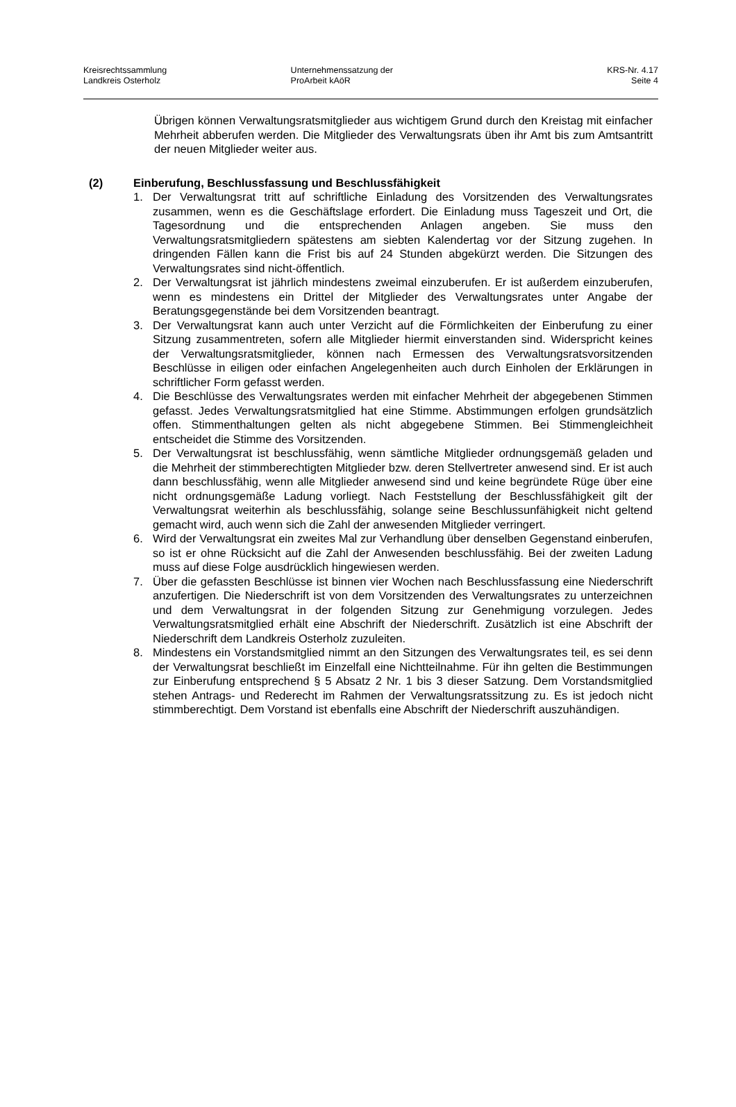Kreisrechtssammlung
Landkreis Osterholz
Unternehmenssatzung der
ProArbeit kAöR
KRS-Nr. 4.17
Seite 4
Übrigen können Verwaltungsratsmitglieder aus wichtigem Grund durch den Kreistag mit einfacher Mehrheit abberufen werden. Die Mitglieder des Verwaltungsrats üben ihr Amt bis zum Amtsantritt der neuen Mitglieder weiter aus.
(2) Einberufung, Beschlussfassung und Beschlussfähigkeit
1. Der Verwaltungsrat tritt auf schriftliche Einladung des Vorsitzenden des Verwaltungsrates zusammen, wenn es die Geschäftslage erfordert. Die Einladung muss Tageszeit und Ort, die Tagesordnung und die entsprechenden Anlagen angeben. Sie muss den Verwaltungsratsmitgliedern spätestens am siebten Kalendertag vor der Sitzung zugehen. In dringenden Fällen kann die Frist bis auf 24 Stunden abgekürzt werden. Die Sitzungen des Verwaltungsrates sind nicht-öffentlich.
2. Der Verwaltungsrat ist jährlich mindestens zweimal einzuberufen. Er ist außerdem einzuberufen, wenn es mindestens ein Drittel der Mitglieder des Verwaltungsrates unter Angabe der Beratungsgegenstände bei dem Vorsitzenden beantragt.
3. Der Verwaltungsrat kann auch unter Verzicht auf die Förmlichkeiten der Einberufung zu einer Sitzung zusammentreten, sofern alle Mitglieder hiermit einverstanden sind. Widerspricht keines der Verwaltungsratsmitglieder, können nach Ermessen des Verwaltungsratsvorsitzenden Beschlüsse in eiligen oder einfachen Angelegenheiten auch durch Einholen der Erklärungen in schriftlicher Form gefasst werden.
4. Die Beschlüsse des Verwaltungsrates werden mit einfacher Mehrheit der abgegebenen Stimmen gefasst. Jedes Verwaltungsratsmitglied hat eine Stimme. Abstimmungen erfolgen grundsätzlich offen. Stimmenthaltungen gelten als nicht abgegebene Stimmen. Bei Stimmengleichheit entscheidet die Stimme des Vorsitzenden.
5. Der Verwaltungsrat ist beschlussfähig, wenn sämtliche Mitglieder ordnungsgemäß geladen und die Mehrheit der stimmberechtigten Mitglieder bzw. deren Stellvertreter anwesend sind. Er ist auch dann beschlussfähig, wenn alle Mitglieder anwesend sind und keine begründete Rüge über eine nicht ordnungsgemäße Ladung vorliegt. Nach Feststellung der Beschlussfähigkeit gilt der Verwaltungsrat weiterhin als beschlussfähig, solange seine Beschlussunfähigkeit nicht geltend gemacht wird, auch wenn sich die Zahl der anwesenden Mitglieder verringert.
6. Wird der Verwaltungsrat ein zweites Mal zur Verhandlung über denselben Gegenstand einberufen, so ist er ohne Rücksicht auf die Zahl der Anwesenden beschlussfähig. Bei der zweiten Ladung muss auf diese Folge ausdrücklich hingewiesen werden.
7. Über die gefassten Beschlüsse ist binnen vier Wochen nach Beschlussfassung eine Niederschrift anzufertigen. Die Niederschrift ist von dem Vorsitzenden des Verwaltungsrates zu unterzeichnen und dem Verwaltungsrat in der folgenden Sitzung zur Genehmigung vorzulegen. Jedes Verwaltungsratsmitglied erhält eine Abschrift der Niederschrift. Zusätzlich ist eine Abschrift der Niederschrift dem Landkreis Osterholz zuzuleiten.
8. Mindestens ein Vorstandsmitglied nimmt an den Sitzungen des Verwaltungsrates teil, es sei denn der Verwaltungsrat beschließt im Einzelfall eine Nichtteilnahme. Für ihn gelten die Bestimmungen zur Einberufung entsprechend § 5 Absatz 2 Nr. 1 bis 3 dieser Satzung. Dem Vorstandsmitglied stehen Antrags- und Rederecht im Rahmen der Verwaltungsratssitzung zu. Es ist jedoch nicht stimmberechtigt. Dem Vorstand ist ebenfalls eine Abschrift der Niederschrift auszuhändigen.